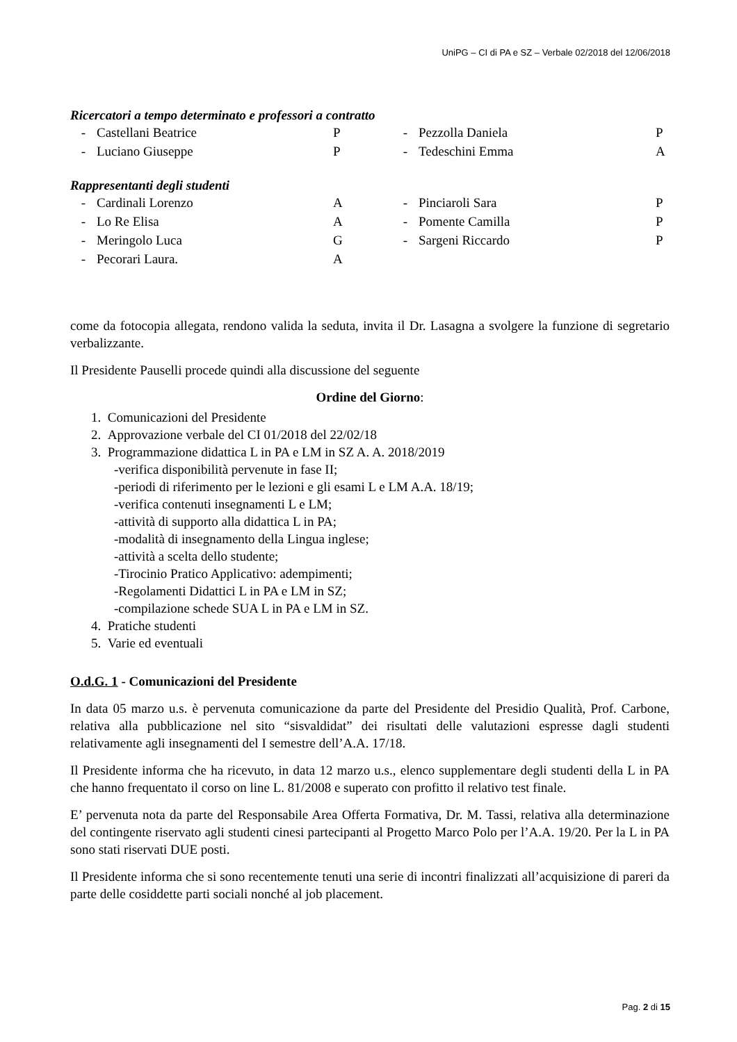UniPG – CI di PA e SZ – Verbale 02/2018 del 12/06/2018
Ricercatori a tempo determinato e professori a contratto
| - | Castellani Beatrice | P | - | Pezzolla Daniela | P |
| - | Luciano Giuseppe | P | - | Tedeschini Emma | A |
Rappresentanti degli studenti
| - | Cardinali Lorenzo | A | - | Pinciaroli Sara | P |
| - | Lo Re Elisa | A | - | Pomente Camilla | P |
| - | Meringolo Luca | G | - | Sargeni Riccardo | P |
| - | Pecorari Laura. | A | | | |
come da fotocopia allegata, rendono valida la seduta, invita il Dr. Lasagna a svolgere la funzione di segretario verbalizzante.
Il Presidente Pauselli procede quindi alla discussione del seguente
Ordine del Giorno:
1. Comunicazioni del Presidente
2. Approvazione verbale del CI 01/2018 del 22/02/18
3. Programmazione didattica L in PA e LM in SZ A. A. 2018/2019
-verifica disponibilità pervenute in fase II;
-periodi di riferimento per le lezioni e gli esami L e LM A.A. 18/19;
-verifica contenuti insegnamenti L e LM;
-attività di supporto alla didattica L in PA;
-modalità di insegnamento della Lingua inglese;
-attività a scelta dello studente;
-Tirocinio Pratico Applicativo: adempimenti;
-Regolamenti Didattici L in PA e LM in SZ;
-compilazione schede SUA L in PA e LM in SZ.
4. Pratiche studenti
5. Varie ed eventuali
O.d.G. 1 - Comunicazioni del Presidente
In data 05 marzo u.s. è pervenuta comunicazione da parte del Presidente del Presidio Qualità, Prof. Carbone, relativa alla pubblicazione nel sito “sisvaldidat” dei risultati delle valutazioni espresse dagli studenti relativamente agli insegnamenti del I semestre dell’A.A. 17/18.
Il Presidente informa che ha ricevuto, in data 12 marzo u.s., elenco supplementare degli studenti della L in PA che hanno frequentato il corso on line L. 81/2008 e superato con profitto il relativo test finale.
E’ pervenuta nota da parte del Responsabile Area Offerta Formativa, Dr. M. Tassi, relativa alla determinazione del contingente riservato agli studenti cinesi partecipanti al Progetto Marco Polo per l’A.A. 19/20. Per la L in PA sono stati riservati DUE posti.
Il Presidente informa che si sono recentemente tenuti una serie di incontri finalizzati all’acquisizione di pareri da parte delle cosiddette parti sociali nonché al job placement.
Pag. 2 di 15